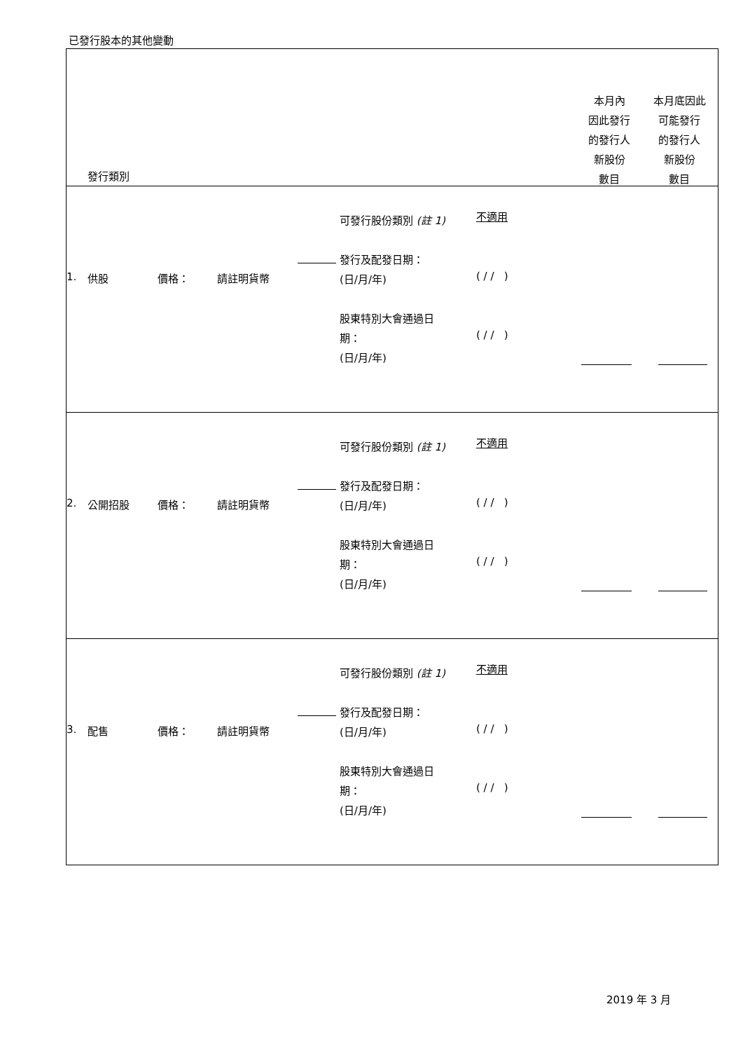已發行股本的其他變動
| 發行類別 本月內 因此發行 的發行人 新股份 數目 本月底因此 可能發行 的發行人 新股份 數目 |
| 1. 供股 價格： 請註明貨幣 可發行股份類別 (註 1) 發行及配發日期： (日/月/年) 股東特別大會通過日 期： (日/月/年) 不適用 ( / / ) ( / / ) |
| 2. 公開招股 價格： 請註明貨幣 可發行股份類別 (註 1) 發行及配發日期： (日/月/年) 股東特別大會通過日 期： (日/月/年) 不適用 ( / / ) ( / / ) |
| 3. 配售 價格： 請註明貨幣 可發行股份類別 (註 1) 發行及配發日期： (日/月/年) 股東特別大會通過日 期： (日/月/年) 不適用 ( / / ) ( / / ) |
2019 年 3 月